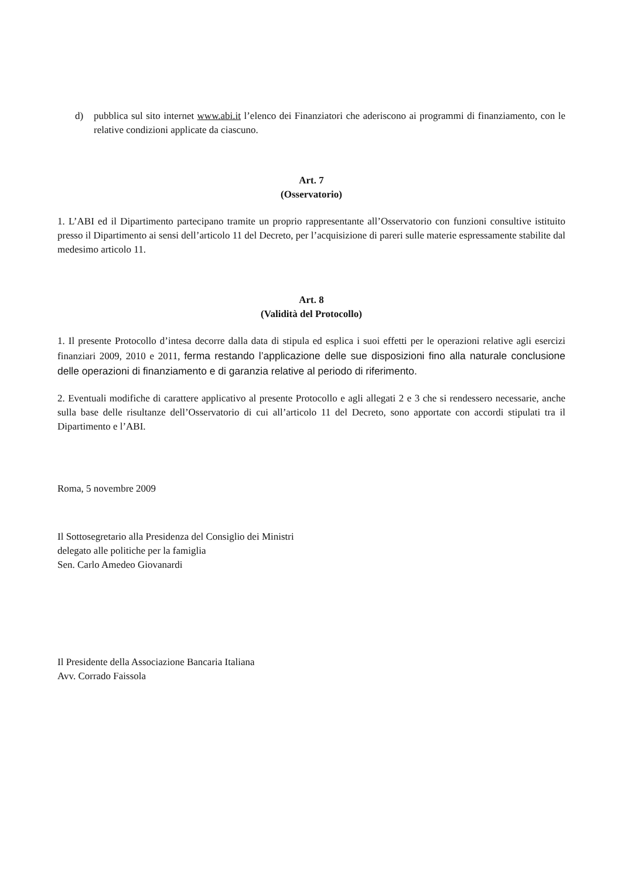d) pubblica sul sito internet www.abi.it l’elenco dei Finanziatori che aderiscono ai programmi di finanziamento, con le relative condizioni applicate da ciascuno.
Art. 7
(Osservatorio)
1. L’ABI ed il Dipartimento partecipano tramite un proprio rappresentante all’Osservatorio con funzioni consultive istituito presso il Dipartimento ai sensi dell’articolo 11 del Decreto, per l’acquisizione di pareri sulle materie espressamente stabilite dal medesimo articolo 11.
Art. 8
(Validità del Protocollo)
1. Il presente Protocollo d’intesa decorre dalla data di stipula ed esplica i suoi effetti per le operazioni relative agli esercizi finanziari 2009, 2010 e 2011, ferma restando l’applicazione delle sue disposizioni fino alla naturale conclusione delle operazioni di finanziamento e di garanzia relative al periodo di riferimento.
2. Eventuali modifiche di carattere applicativo al presente Protocollo e agli allegati 2 e 3 che si rendessero necessarie, anche sulla base delle risultanze dell’Osservatorio di cui all’articolo 11 del Decreto, sono apportate con accordi stipulati tra il Dipartimento e l’ABI.
Roma, 5 novembre 2009
Il Sottosegretario alla Presidenza del Consiglio dei Ministri
delegato alle politiche per la famiglia
Sen. Carlo Amedeo Giovanardi
Il Presidente della Associazione Bancaria Italiana
Avv. Corrado Faissola